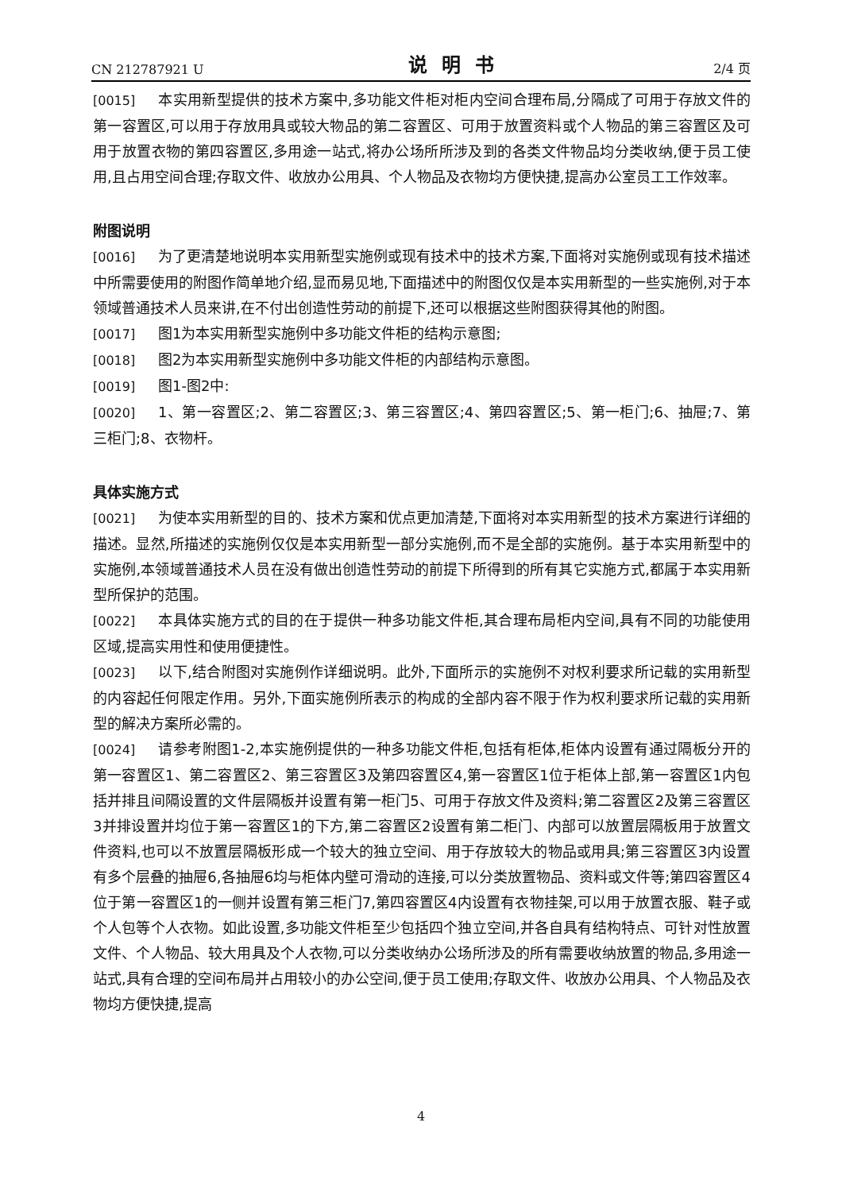CN 212787921 U 说明书 2/4 页
[0015] 本实用新型提供的技术方案中,多功能文件柜对柜内空间合理布局,分隔成了可用于存放文件的第一容置区,可以用于存放用具或较大物品的第二容置区、可用于放置资料或个人物品的第三容置区及可用于放置衣物的第四容置区,多用途一站式,将办公场所所涉及到的各类文件物品均分类收纳,便于员工使用,且占用空间合理;存取文件、收放办公用具、个人物品及衣物均方便快捷,提高办公室员工工作效率。
附图说明
[0016] 为了更清楚地说明本实用新型实施例或现有技术中的技术方案,下面将对实施例或现有技术描述中所需要使用的附图作简单地介绍,显而易见地,下面描述中的附图仅仅是本实用新型的一些实施例,对于本领域普通技术人员来讲,在不付出创造性劳动的前提下,还可以根据这些附图获得其他的附图。
[0017] 图1为本实用新型实施例中多功能文件柜的结构示意图;
[0018] 图2为本实用新型实施例中多功能文件柜的内部结构示意图。
[0019] 图1-图2中:
[0020] 1、第一容置区;2、第二容置区;3、第三容置区;4、第四容置区;5、第一柜门;6、抽屉;7、第三柜门;8、衣物杆。
具体实施方式
[0021] 为使本实用新型的目的、技术方案和优点更加清楚,下面将对本实用新型的技术方案进行详细的描述。显然,所描述的实施例仅仅是本实用新型一部分实施例,而不是全部的实施例。基于本实用新型中的实施例,本领域普通技术人员在没有做出创造性劳动的前提下所得到的所有其它实施方式,都属于本实用新型所保护的范围。
[0022] 本具体实施方式的目的在于提供一种多功能文件柜,其合理布局柜内空间,具有不同的功能使用区域,提高实用性和使用便捷性。
[0023] 以下,结合附图对实施例作详细说明。此外,下面所示的实施例不对权利要求所记载的实用新型的内容起任何限定作用。另外,下面实施例所表示的构成的全部内容不限于作为权利要求所记载的实用新型的解决方案所必需的。
[0024] 请参考附图1-2,本实施例提供的一种多功能文件柜,包括有柜体,柜体内设置有通过隔板分开的第一容置区1、第二容置区2、第三容置区3及第四容置区4,第一容置区1位于柜体上部,第一容置区1内包括并排且间隔设置的文件层隔板并设置有第一柜门5、可用于存放文件及资料;第二容置区2及第三容置区3并排设置并均位于第一容置区1的下方,第二容置区2设置有第二柜门、内部可以放置层隔板用于放置文件资料,也可以不放置层隔板形成一个较大的独立空间、用于存放较大的物品或用具;第三容置区3内设置有多个层叠的抽屉6,各抽屉6均与柜体内壁可滑动的连接,可以分类放置物品、资料或文件等;第四容置区4位于第一容置区1的一侧并设置有第三柜门7,第四容置区4内设置有衣物挂架,可以用于放置衣服、鞋子或个人包等个人衣物。如此设置,多功能文件柜至少包括四个独立空间,并各自具有结构特点、可针对性放置文件、个人物品、较大用具及个人衣物,可以分类收纳办公场所涉及的所有需要收纳放置的物品,多用途一站式,具有合理的空间布局并占用较小的办公空间,便于员工使用;存取文件、收放办公用具、个人物品及衣物均方便快捷,提高
4